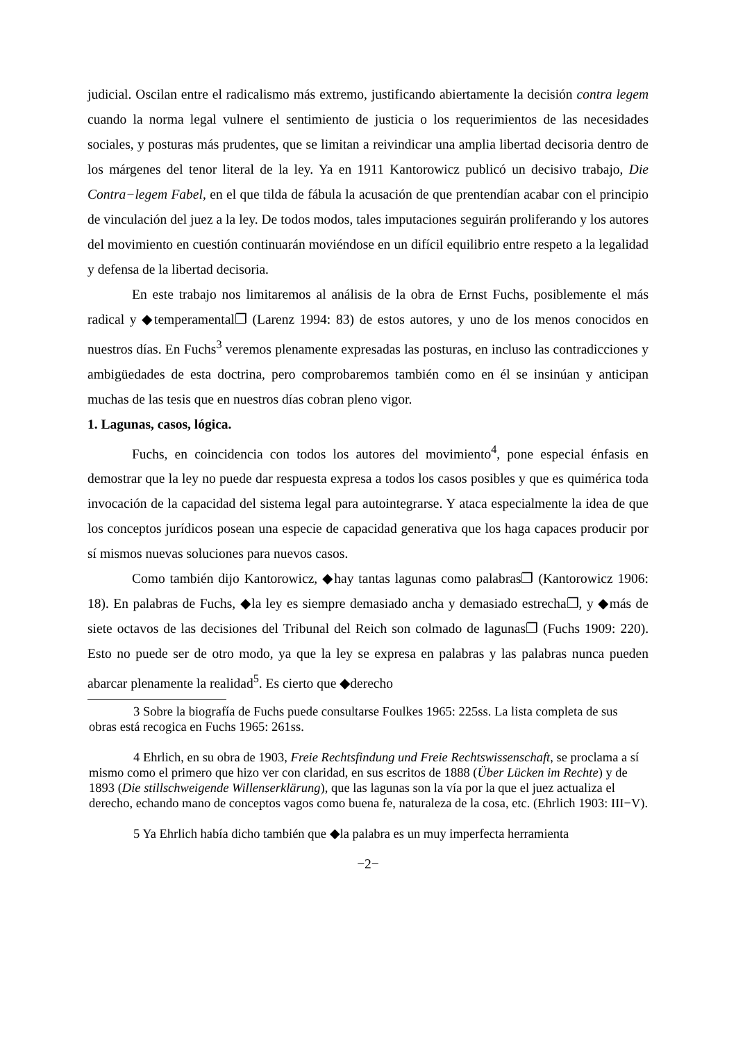judicial. Oscilan entre el radicalismo más extremo, justificando abiertamente la decisión contra legem cuando la norma legal vulnere el sentimiento de justicia o los requerimientos de las necesidades sociales, y posturas más prudentes, que se limitan a reivindicar una amplia libertad decisoria dentro de los márgenes del tenor literal de la ley. Ya en 1911 Kantorowicz publicó un decisivo trabajo, Die Contra−legem Fabel, en el que tilda de fábula la acusación de que prentendían acabar con el principio de vinculación del juez a la ley. De todos modos, tales imputaciones seguirán proliferando y los autores del movimiento en cuestión continuarán moviéndose en un difícil equilibrio entre respeto a la legalidad y defensa de la libertad decisoria.
En este trabajo nos limitaremos al análisis de la obra de Ernst Fuchs, posiblemente el más radical y ◆temperamental❐ (Larenz 1994: 83) de estos autores, y uno de los menos conocidos en nuestros días. En Fuchs<sup>3</sup> veremos plenamente expresadas las posturas, en incluso las contradicciones y ambigüedades de esta doctrina, pero comprobaremos también como en él se insinúan y anticipan muchas de las tesis que en nuestros días cobran pleno vigor.
1. Lagunas, casos, lógica.
Fuchs, en coincidencia con todos los autores del movimiento<sup>4</sup>, pone especial énfasis en demostrar que la ley no puede dar respuesta expresa a todos los casos posibles y que es quimérica toda invocación de la capacidad del sistema legal para autointegrarse. Y ataca especialmente la idea de que los conceptos jurídicos posean una especie de capacidad generativa que los haga capaces producir por sí mismos nuevas soluciones para nuevos casos.
Como también dijo Kantorowicz, ◆hay tantas lagunas como palabras❐ (Kantorowicz 1906: 18). En palabras de Fuchs, ◆la ley es siempre demasiado ancha y demasiado estrecha❐, y ◆más de siete octavos de las decisiones del Tribunal del Reich son colmado de lagunas❐ (Fuchs 1909: 220). Esto no puede ser de otro modo, ya que la ley se expresa en palabras y las palabras nunca pueden abarcar plenamente la realidad<sup>5</sup>. Es cierto que ◆derecho
3 Sobre la biografía de Fuchs puede consultarse Foulkes 1965: 225ss. La lista completa de sus obras está recogica en Fuchs 1965: 261ss.
4 Ehrlich, en su obra de 1903, Freie Rechtsfindung und Freie Rechtswissenschaft, se proclama a sí mismo como el primero que hizo ver con claridad, en sus escritos de 1888 (Über Lücken im Rechte) y de 1893 (Die stillschweigende Willenserklärung), que las lagunas son la vía por la que el juez actualiza el derecho, echando mano de conceptos vagos como buena fe, naturaleza de la cosa, etc. (Ehrlich 1903: III−V).
5 Ya Ehrlich había dicho también que ◆la palabra es un muy imperfecta herramienta
−2−